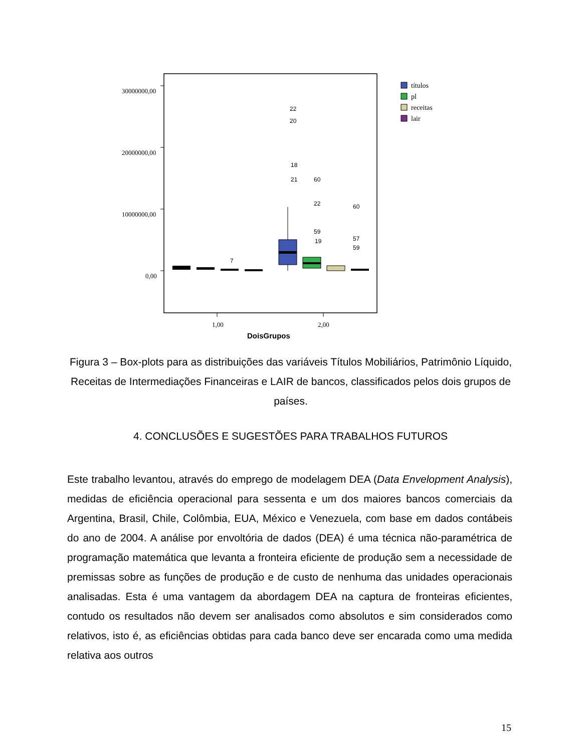30000000,00
20000000,00
10000000,00
0,00
22
20
18
21
60
22
60
57
7
59
59
19
títulos
pl
receitas
lair
1,00
2,00
DoisGrupos
Figura 3 – Box-plots para as distribuições das variáveis Títulos Mobiliários, Patrimônio Líquido, Receitas de Intermediações Financeiras e LAIR de bancos, classificados pelos dois grupos de países.
4. CONCLUSÕES E SUGESTÕES PARA TRABALHOS FUTUROS
Este trabalho levantou, através do emprego de modelagem DEA (Data Envelopment Analysis), medidas de eficiência operacional para sessenta e um dos maiores bancos comerciais da Argentina, Brasil, Chile, Colômbia, EUA, México e Venezuela, com base em dados contábeis do ano de 2004. A análise por envoltória de dados (DEA) é uma técnica não-paramétrica de programação matemática que levanta a fronteira eficiente de produção sem a necessidade de premissas sobre as funções de produção e de custo de nenhuma das unidades operacionais analisadas. Esta é uma vantagem da abordagem DEA na captura de fronteiras eficientes, contudo os resultados não devem ser analisados como absolutos e sim considerados como relativos, isto é, as eficiências obtidas para cada banco deve ser encarada como uma medida relativa aos outros
15